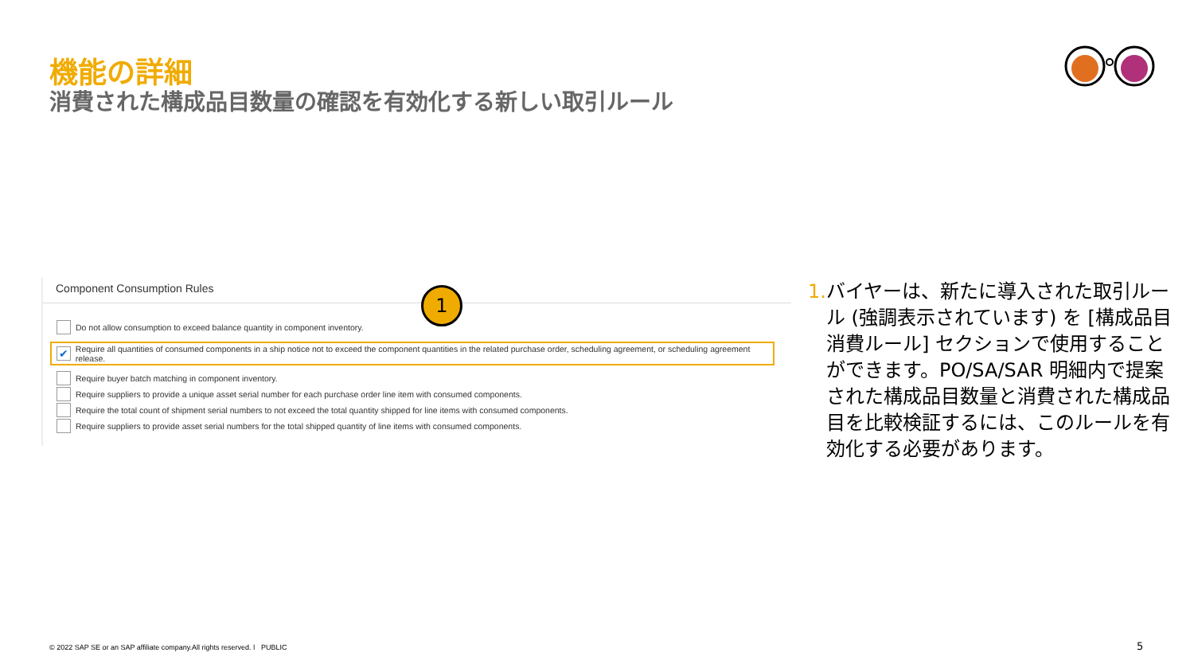機能の詳細
消費された構成品目数量の確認を有効化する新しい取引ルール
Component Consumption Rules
Do not allow consumption to exceed balance quantity in component inventory.
✔
Require all quantities of consumed components in a ship notice not to exceed the component quantities in the related purchase order, scheduling agreement, or scheduling agreement release.
Require buyer batch matching in component inventory.
Require suppliers to provide a unique asset serial number for each purchase order line item with consumed components.
Require the total count of shipment serial numbers to not exceed the total quantity shipped for line items with consumed components.
Require suppliers to provide asset serial numbers for the total shipped quantity of line items with consumed components.
1
1. バイヤーは、新たに導入された取引ルール (強調表示されています) を [構成品目消費ルール] セクションで使用することができます。PO/SA/SAR 明細内で提案された構成品目数量と消費された構成品目を比較検証するには、このルールを有効化する必要があります。
© 2022 SAP SE or an SAP affiliate company.All rights reserved. ǀ PUBLIC
5